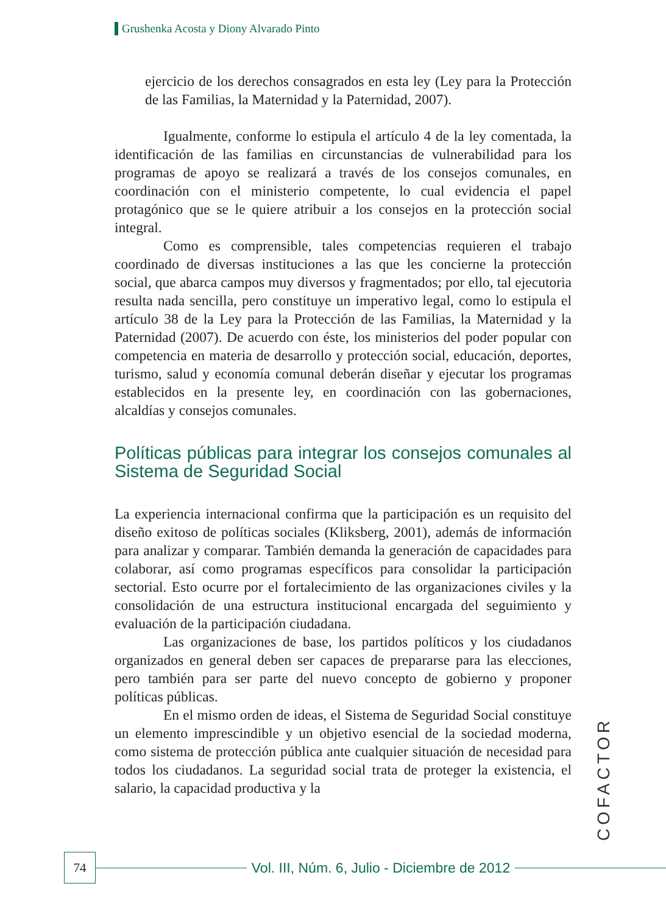Grushenka Acosta y Diony Alvarado Pinto
ejercicio de los derechos consagrados en esta ley (Ley para la Protección de las Familias, la Maternidad y la Paternidad, 2007).
Igualmente, conforme lo estipula el artículo 4 de la ley comentada, la identificación de las familias en circunstancias de vulnerabilidad para los programas de apoyo se realizará a través de los consejos comunales, en coordinación con el ministerio competente, lo cual evidencia el papel protagónico que se le quiere atribuir a los consejos en la protección social integral.
Como es comprensible, tales competencias requieren el trabajo coordinado de diversas instituciones a las que les concierne la protección social, que abarca campos muy diversos y fragmentados; por ello, tal ejecutoria resulta nada sencilla, pero constituye un imperativo legal, como lo estipula el artículo 38 de la Ley para la Protección de las Familias, la Maternidad y la Paternidad (2007). De acuerdo con éste, los ministerios del poder popular con competencia en materia de desarrollo y protección social, educación, deportes, turismo, salud y economía comunal deberán diseñar y ejecutar los programas establecidos en la presente ley, en coordinación con las gobernaciones, alcaldías y consejos comunales.
Políticas públicas para integrar los consejos comunales al Sistema de Seguridad Social
La experiencia internacional confirma que la participación es un requisito del diseño exitoso de políticas sociales (Kliksberg, 2001), además de información para analizar y comparar. También demanda la generación de capacidades para colaborar, así como programas específicos para consolidar la participación sectorial. Esto ocurre por el fortalecimiento de las organizaciones civiles y la consolidación de una estructura institucional encargada del seguimiento y evaluación de la participación ciudadana.
Las organizaciones de base, los partidos políticos y los ciudadanos organizados en general deben ser capaces de prepararse para las elecciones, pero también para ser parte del nuevo concepto de gobierno y proponer políticas públicas.
En el mismo orden de ideas, el Sistema de Seguridad Social constituye un elemento imprescindible y un objetivo esencial de la sociedad moderna, como sistema de protección pública ante cualquier situación de necesidad para todos los ciudadanos. La seguridad social trata de proteger la existencia, el salario, la capacidad productiva y la
COFACTOR
74
Vol. III, Núm. 6, Julio - Diciembre de 2012